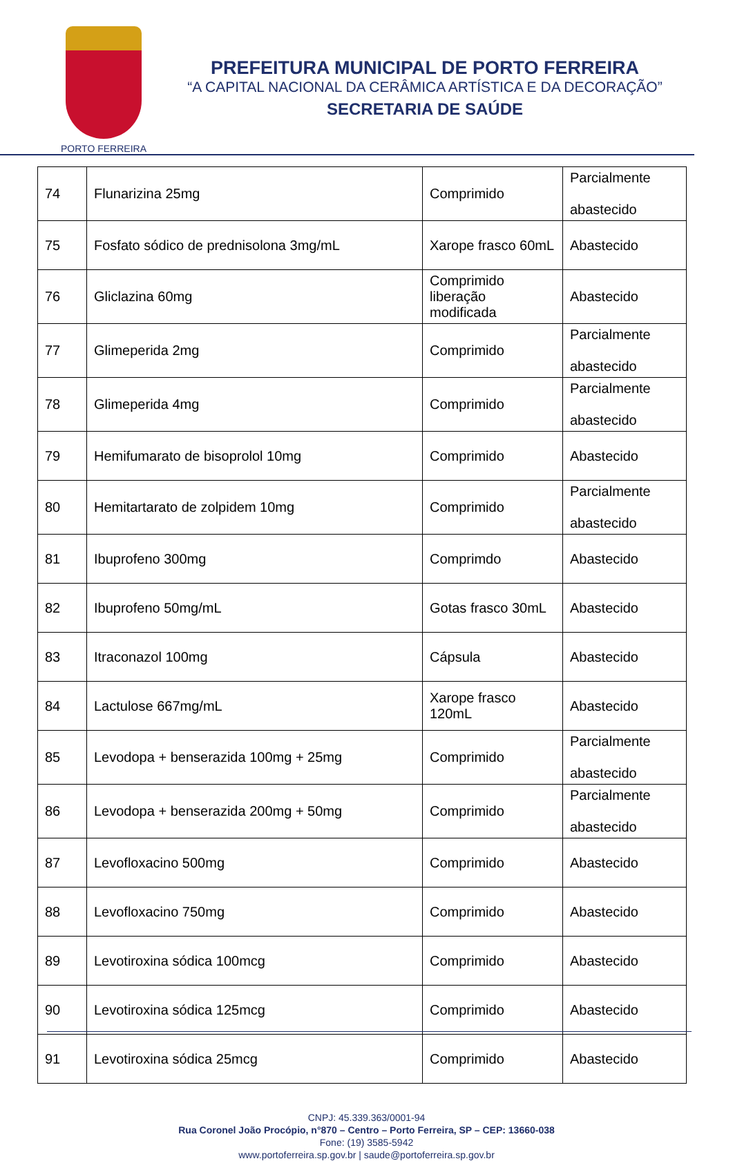PORTO FERREIRA
PREFEITURA MUNICIPAL DE PORTO FERREIRA
“A CAPITAL NACIONAL DA CERÂMICA ARTÍSTICA E DA DECORAÇÃO”
SECRETARIA DE SAÚDE
| 74 | Flunarizina 25mg | Comprimido | Parcialmente abastecido |
| 75 | Fosfato sódico de prednisolona 3mg/mL | Xarope frasco 60mL | Abastecido |
| 76 | Gliclazina 60mg | Comprimido liberação modificada | Abastecido |
| 77 | Glimeperida 2mg | Comprimido | Parcialmente abastecido |
| 78 | Glimeperida 4mg | Comprimido | Parcialmente abastecido |
| 79 | Hemifumarato de bisoprolol 10mg | Comprimido | Abastecido |
| 80 | Hemitartarato de zolpidem 10mg | Comprimido | Parcialmente abastecido |
| 81 | Ibuprofeno 300mg | Comprimdo | Abastecido |
| 82 | Ibuprofeno 50mg/mL | Gotas frasco 30mL | Abastecido |
| 83 | Itraconazol 100mg | Cápsula | Abastecido |
| 84 | Lactulose 667mg/mL | Xarope frasco 120mL | Abastecido |
| 85 | Levodopa + benserazida 100mg + 25mg | Comprimido | Parcialmente abastecido |
| 86 | Levodopa + benserazida 200mg + 50mg | Comprimido | Parcialmente abastecido |
| 87 | Levofloxacino 500mg | Comprimido | Abastecido |
| 88 | Levofloxacino 750mg | Comprimido | Abastecido |
| 89 | Levotiroxina sódica 100mcg | Comprimido | Abastecido |
| 90 | Levotiroxina sódica 125mcg | Comprimido | Abastecido |
| 91 | Levotiroxina sódica 25mcg | Comprimido | Abastecido |
CNPJ: 45.339.363/0001-94
Rua Coronel João Procópio, n°870 – Centro – Porto Ferreira, SP – CEP: 13660-038
Fone: (19) 3585-5942
www.portoferreira.sp.gov.br | saude@portoferreira.sp.gov.br